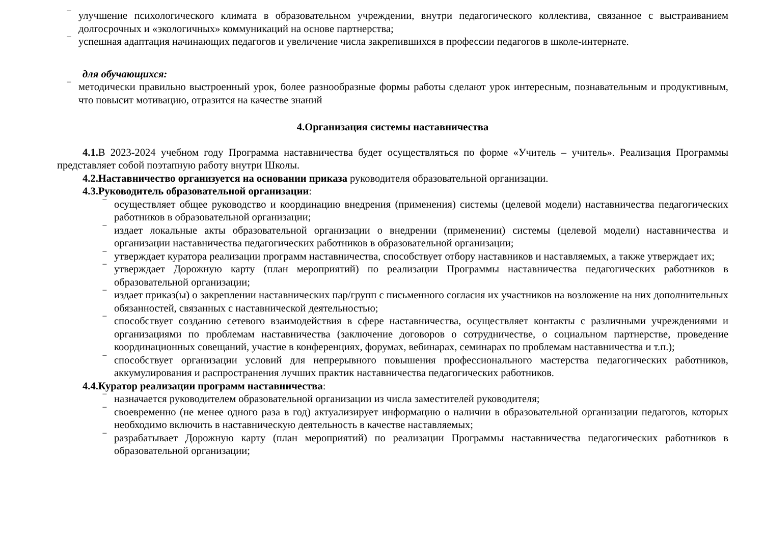‾ улучшение психологического климата в образовательном учреждении, внутри педагогического коллектива, связанное с выстраиванием долгосрочных и «экологичных» коммуникаций на основе партнерства;
‾ успешная адаптация начинающих педагогов и увеличение числа закрепившихся в профессии педагогов в школе-интернате.
для обучающихся:
‾ методически правильно выстроенный урок, более разнообразные формы работы сделают урок интересным, познавательным и продуктивным, что повысит мотивацию, отразится на качестве знаний
4.Организация системы наставничества
4.1. В 2023-2024 учебном году Программа наставничества будет осуществляться по форме «Учитель – учитель». Реализация Программы представляет собой поэтапную работу внутри Школы.
4.2.Наставничество организуется на основании приказа руководителя образовательной организации.
4.3.Руководитель образовательной организации:
‾ осуществляет общее руководство и координацию внедрения (применения) системы (целевой модели) наставничества педагогических работников в образовательной организации;
‾ издает локальные акты образовательной организации о внедрении (применении) системы (целевой модели) наставничества и организации наставничества педагогических работников в образовательной организации;
‾ утверждает куратора реализации программ наставничества, способствует отбору наставников и наставляемых, а также утверждает их;
‾ утверждает Дорожную карту (план мероприятий) по реализации Программы наставничества педагогических работников в образовательной организации;
‾ издает приказ(ы) о закреплении наставнических пар/групп с письменного согласия их участников на возложение на них дополнительных обязанностей, связанных с наставнической деятельностью;
‾ способствует созданию сетевого взаимодействия в сфере наставничества, осуществляет контакты с различными учреждениями и организациями по проблемам наставничества (заключение договоров о сотрудничестве, о социальном партнерстве, проведение координационных совещаний, участие в конференциях, форумах, вебинарах, семинарах по проблемам наставничества и т.п.);
‾ способствует организации условий для непрерывного повышения профессионального мастерства педагогических работников, аккумулирования и распространения лучших практик наставничества педагогических работников.
4.4.Куратор реализации программ наставничества:
‾ назначается руководителем образовательной организации из числа заместителей руководителя;
‾ своевременно (не менее одного раза в год) актуализирует информацию о наличии в образовательной организации педагогов, которых необходимо включить в наставническую деятельность в качестве наставляемых;
‾ разрабатывает Дорожную карту (план мероприятий) по реализации Программы наставничества педагогических работников в образовательной организации;